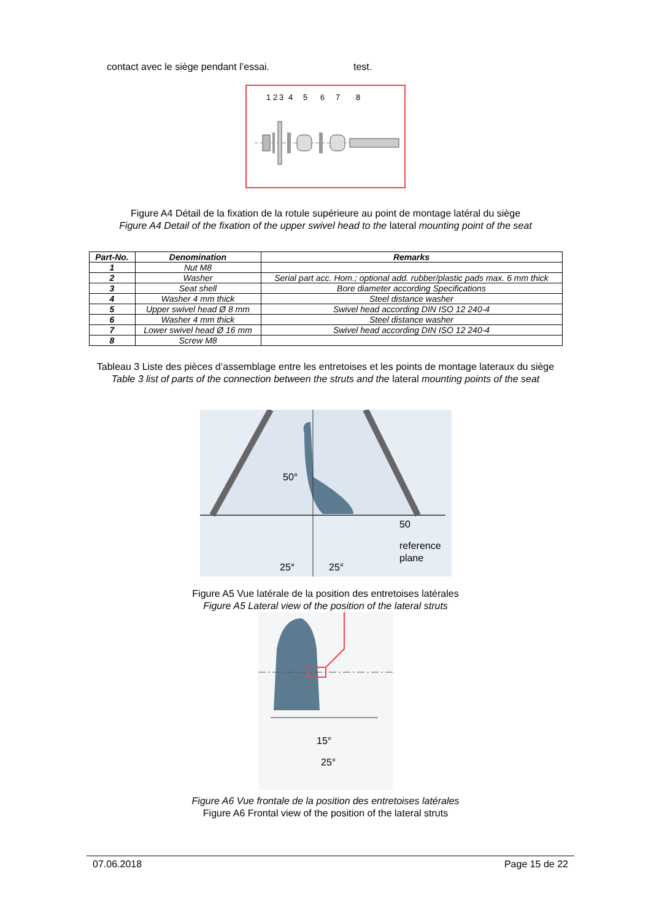contact avec le siège pendant l’essai. test.
1
2
3
4
5
6
7
8
Figure A4 Détail de la fixation de la rotule supérieure au point de montage latéral du siège
Figure A4 Detail of the fixation of the upper swivel head to the lateral mounting point of the seat
| Part-No. | Denomination | Remarks |
| --- | --- | --- |
| 1 | Nut M8 | |
| 2 | Washer | Serial part acc. Hom.; optional add. rubber/plastic pads max. 6 mm thick |
| 3 | Seat shell | Bore diameter according Specifications |
| 4 | Washer 4 mm thick | Steel distance washer |
| 5 | Upper swivel head Ø 8 mm | Swivel head according DIN ISO 12 240-4 |
| 6 | Washer 4 mm thick | Steel distance washer |
| 7 | Lower swivel head Ø 16 mm | Swivel head according DIN ISO 12 240-4 |
| 8 | Screw M8 | |
Tableau 3 Liste des pièces d’assemblage entre les entretoises et les points de montage lateraux du siège
Table 3 list of parts of the connection between the struts and the lateral mounting points of the seat
50°
50
reference
plane
25°
25°
Figure A5 Vue latérale de la position des entretoises latérales
Figure A5 Lateral view of the position of the lateral struts
15°
25°
Figure A6 Vue frontale de la position des entretoises latérales
Figure A6 Frontal view of the position of the lateral struts
07.06.2018 Page 15 de 22